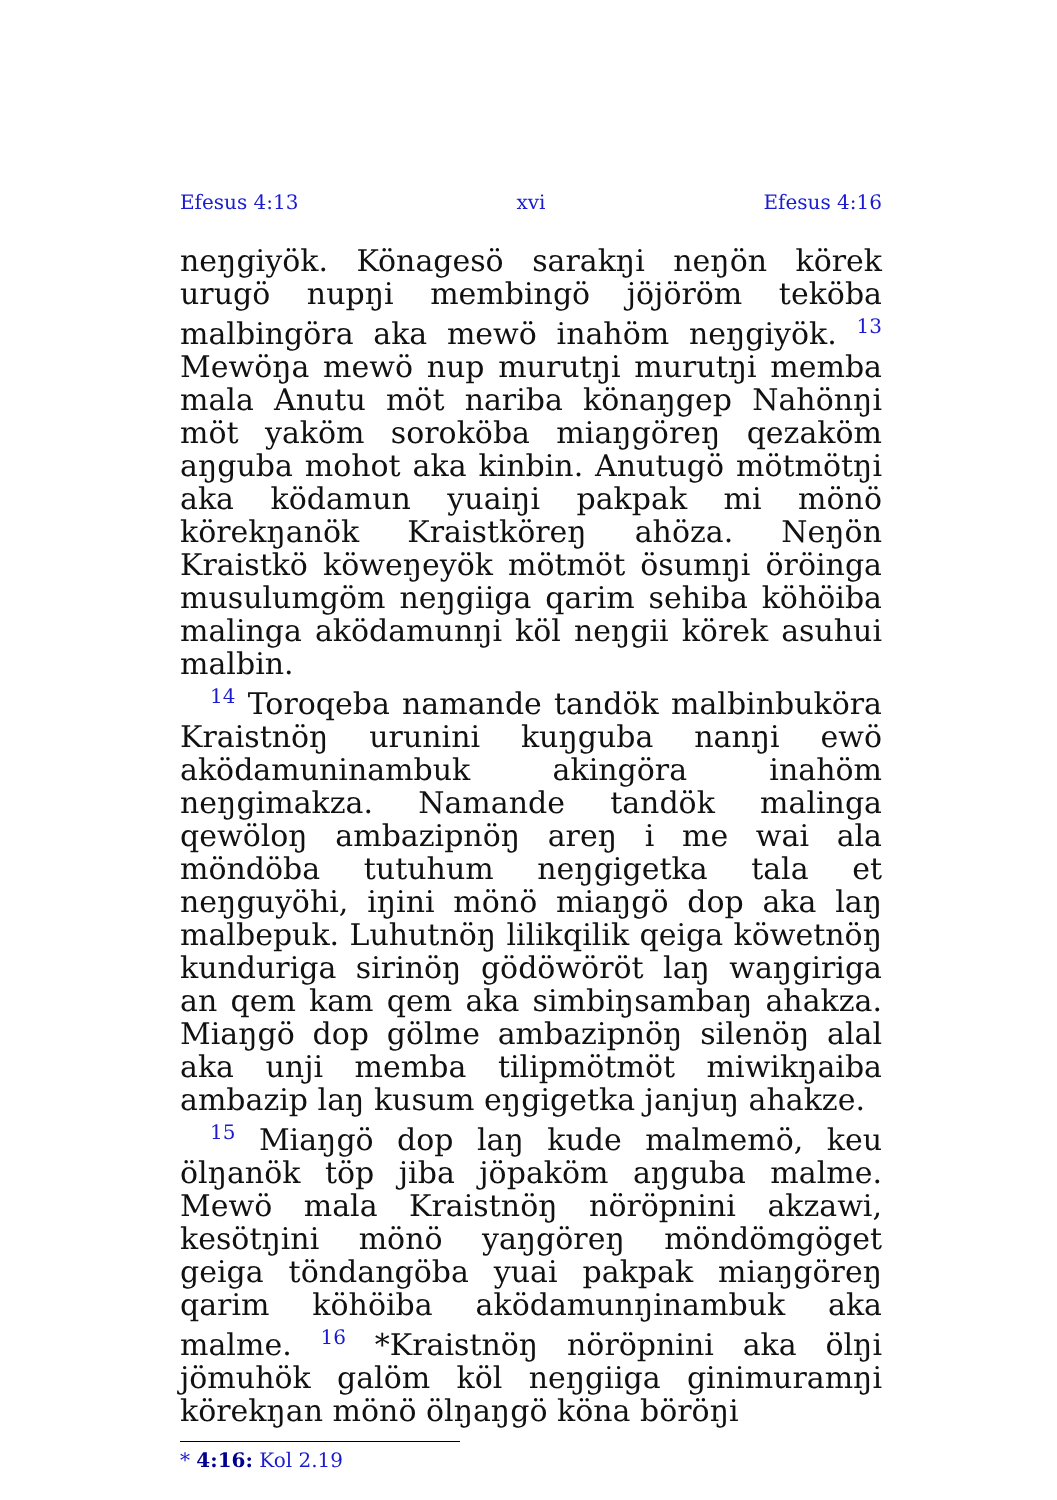Efesus 4:13 xvi Efesus 4:16
neŋgiyök. Könagesö sarakŋi neŋön körek urugö nupŋi membingö jöjöröm teköba malbingöra aka mewö inahöm neŋgiyök. <sup>13</sup> Mewöŋa mewö nup murutŋi murutŋi memba mala Anutu möt nariba könaŋgep Nahönŋi möt yaköm soroköba miaŋgöreŋ qezaköm aŋguba mohot aka kinbin. Anutugö mötmötŋi aka ködamun yuaiŋi pakpak mi mönö körekŋanök Kraistköreŋ ahöza. Neŋön Kraistkö köweŋeyök mötmöt ösumŋi öröinga musulumgöm neŋgiiga qarim sehiba köhöiba malinga aködamunŋi köl neŋgii körek asuhui malbin.
<sup>14</sup> Toroqeba namande tandök malbinbuköra Kraistnöŋ urunini kuŋguba nanŋi ewö aködamuninambuk akingöra inahöm neŋgimakza. Namande tandök malinga qewöloŋ ambazipnöŋ areŋ i me wai ala möndöba tutuhum neŋgigetka tala et neŋguyöhi, iŋini mönö miaŋgö dop aka laŋ malbepuk. Luhutnöŋ lilikqilik qeiga köwetnöŋ kunduriga sirinöŋ gödöwöröt laŋ waŋgiriga an qem kam qem aka simbiŋsambaŋ ahakza. Miaŋgö dop gölme ambazipnöŋ silenöŋ alal aka unji memba tilipmötmöt miwikŋaiba ambazip laŋ kusum eŋgigetka janjuŋ ahakze.
<sup>15</sup> Miaŋgö dop laŋ kude malmemö, keu ölŋanök töp jiba jöpaköm aŋguba malme. Mewö mala Kraistnöŋ nöröpnini akzawi, kesötŋini mönö yaŋgöreŋ möndömgöget geiga töndangöba yuai pakpak miaŋgöreŋ qarim köhöiba aködamunŋinambuk aka malme. <sup>16</sup> *Kraistnöŋ nöröpnini aka ölŋi jömuhök galöm köl neŋgiiga ginimuramŋi körekŋan mönö ölŋaŋgö köna böröŋi
* 4:16: Kol 2.19